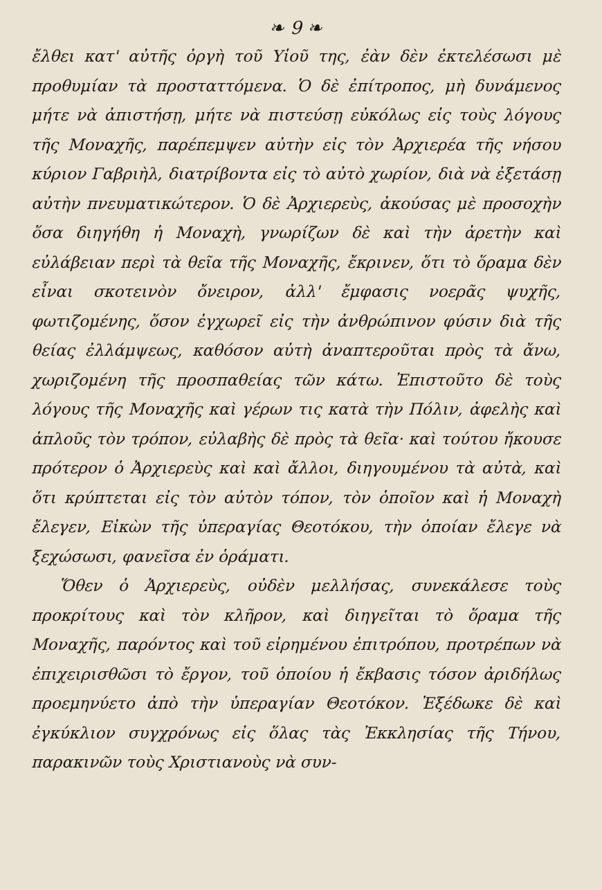❧ 9 ❧
ἔλθει κατ' αὐτῆς ὀργὴ τοῦ Υἱοῦ της, ἐὰν δὲν ἐκτελέσωσι μὲ προθυμίαν τὰ προσταττόμενα. Ὁ δὲ ἐπίτροπος, μὴ δυνάμενος μήτε νὰ ἀπιστήσῃ, μήτε νὰ πιστεύσῃ εὐκόλως εἰς τοὺς λόγους τῆς Μοναχῆς, παρέπεμψεν αὐτὴν εἰς τὸν Ἀρχιερέα τῆς νήσου κύριον Γαβριὴλ, διατρίβοντα εἰς τὸ αὐτὸ χωρίον, διὰ νὰ ἐξετάσῃ αὐτὴν πνευματικώτερον. Ὁ δὲ Ἀρχιερεὺς, ἀκούσας μὲ προσοχὴν ὅσα διηγήθη ἡ Μοναχὴ, γνωρίζων δὲ καὶ τὴν ἀρετὴν καὶ εὐλάβειαν περὶ τὰ θεῖα τῆς Μοναχῆς, ἔκρινεν, ὅτι τὸ ὅραμα δὲν εἶναι σκοτεινὸν ὄνειρον, ἀλλ' ἔμφασις νοερᾶς ψυχῆς, φωτιζομένης, ὅσον ἐγχωρεῖ εἰς τὴν ἀνθρώπινον φύσιν διὰ τῆς θείας ἐλλάμψεως, καθόσον αὐτὴ ἀναπτεροῦται πρὸς τὰ ἄνω, χωριζομένη τῆς προσπαθείας τῶν κάτω. Ἐπιστοῦτο δὲ τοὺς λόγους τῆς Μοναχῆς καὶ γέρων τις κατὰ τὴν Πόλιν, ἀφελὴς καὶ ἁπλοῦς τὸν τρόπον, εὐλαβὴς δὲ πρὸς τὰ θεῖα· καὶ τούτου ἤκουσε πρότερον ὁ Ἀρχιερεὺς καὶ καὶ ἄλλοι, διηγουμένου τὰ αὐτὰ, καὶ ὅτι κρύπτεται εἰς τὸν αὐτὸν τόπον, τὸν ὁποῖον καὶ ἡ Μοναχὴ ἔλεγεν, Εἰκὼν τῆς ὑπεραγίας Θεοτόκου, τὴν ὁποίαν ἔλεγε νὰ ξεχώσωσι, φανεῖσα ἐν ὁράματι.
Ὅθεν ὁ Ἀρχιερεὺς, οὐδὲν μελλήσας, συνεκάλεσε τοὺς προκρίτους καὶ τὸν κλῆρον, καὶ διηγεῖται τὸ ὅραμα τῆς Μοναχῆς, παρόντος καὶ τοῦ εἰρημένου ἐπιτρόπου, προτρέπων νὰ ἐπιχειρισθῶσι τὸ ἔργον, τοῦ ὁποίου ἡ ἔκβασις τόσον ἀριδήλως προεμηνύετο ἀπὸ τὴν ὑπεραγίαν Θεοτόκον. Ἐξέδωκε δὲ καὶ ἐγκύκλιον συγχρόνως εἰς ὅλας τὰς Ἐκκλησίας τῆς Τήνου, παρακινῶν τοὺς Χριστιανοὺς νὰ συν-